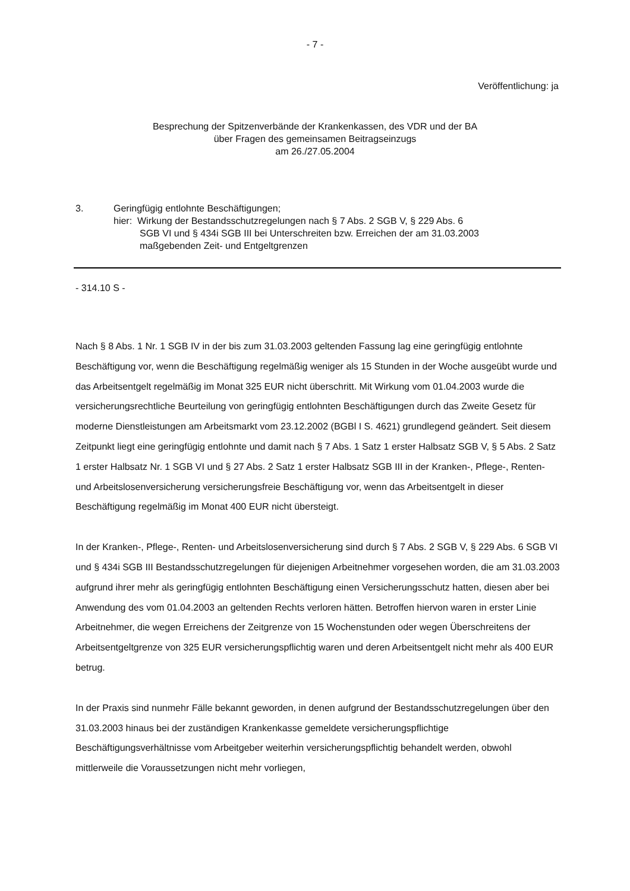- 7 -
Veröffentlichung: ja
Besprechung der Spitzenverbände der Krankenkassen, des VDR und der BA
über Fragen des gemeinsamen Beitragseinzugs
am 26./27.05.2004
3. Geringfügig entlohnte Beschäftigungen;
hier: Wirkung der Bestandsschutzregelungen nach § 7 Abs. 2 SGB V, § 229 Abs. 6
SGB VI und § 434i SGB III bei Unterschreiten bzw. Erreichen der am 31.03.2003
maßgebenden Zeit- und Entgeltgrenzen
- 314.10 S -
Nach § 8 Abs. 1 Nr. 1 SGB IV in der bis zum 31.03.2003 geltenden Fassung lag eine geringfügig entlohnte Beschäftigung vor, wenn die Beschäftigung regelmäßig weniger als 15 Stunden in der Woche ausgeübt wurde und das Arbeitsentgelt regelmäßig im Monat 325 EUR nicht überschritt. Mit Wirkung vom 01.04.2003 wurde die versicherungsrechtliche Beurteilung von geringfügig entlohnten Beschäftigungen durch das Zweite Gesetz für moderne Dienstleistungen am Arbeitsmarkt vom 23.12.2002 (BGBl I S. 4621) grundlegend geändert. Seit diesem Zeitpunkt liegt eine geringfügig entlohnte und damit nach § 7 Abs. 1 Satz 1 erster Halbsatz SGB V, § 5 Abs. 2 Satz 1 erster Halbsatz Nr. 1 SGB VI und § 27 Abs. 2 Satz 1 erster Halbsatz SGB III in der Kranken-, Pflege-, Renten- und Arbeitslosenversicherung versicherungsfreie Beschäftigung vor, wenn das Arbeitsentgelt in dieser Beschäftigung regelmäßig im Monat 400 EUR nicht übersteigt.
In der Kranken-, Pflege-, Renten- und Arbeitslosenversicherung sind durch § 7 Abs. 2 SGB V, § 229 Abs. 6 SGB VI und § 434i SGB III Bestandsschutzregelungen für diejenigen Arbeitnehmer vorgesehen worden, die am 31.03.2003 aufgrund ihrer mehr als geringfügig entlohnten Beschäftigung einen Versicherungsschutz hatten, diesen aber bei Anwendung des vom 01.04.2003 an geltenden Rechts verloren hätten. Betroffen hiervon waren in erster Linie Arbeitnehmer, die wegen Erreichens der Zeitgrenze von 15 Wochenstunden oder wegen Überschreitens der Arbeitsentgeltgrenze von 325 EUR versicherungspflichtig waren und deren Arbeitsentgelt nicht mehr als 400 EUR betrug.
In der Praxis sind nunmehr Fälle bekannt geworden, in denen aufgrund der Bestandsschutzregelungen über den 31.03.2003 hinaus bei der zuständigen Krankenkasse gemeldete versicherungspflichtige Beschäftigungsverhältnisse vom Arbeitgeber weiterhin versicherungspflichtig behandelt werden, obwohl mittlerweile die Voraussetzungen nicht mehr vorliegen,